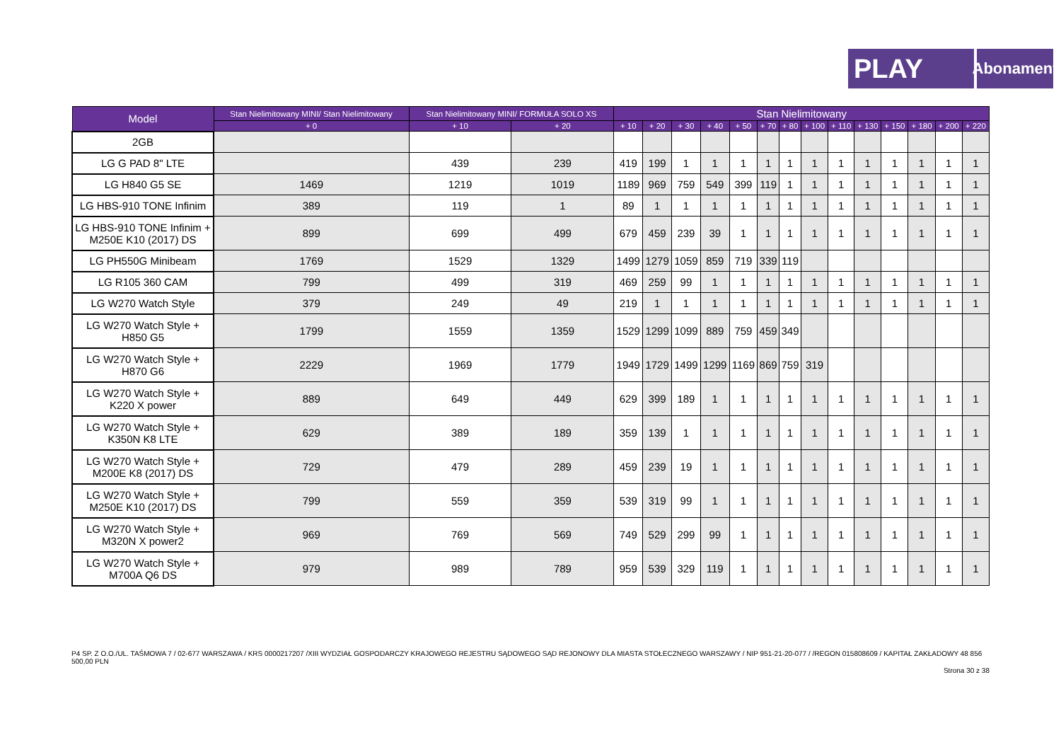PLAY
Abonament
| Model | Stan Nielimitowany MINI/ Stan Nielimitowany | Stan Nielimitowany MINI/ FORMUŁA SOLO XS | | Stan Nielimitowany | | | | | | | | | | | | | |
| --- | --- | --- | --- | --- | --- | --- | --- | --- | --- | --- | --- | --- | --- | --- | --- | --- | --- |
| | + 0 | + 10 | + 20 | + 10 | + 20 | + 30 | + 40 | + 50 | + 70 | + 80 | + 100 | + 110 | + 130 | + 150 | + 180 | + 200 | + 220 |
| 2GB | | | | | | | | | | | | | | | | | |
| LG G PAD 8" LTE | | 439 | 239 | 419 | 199 | 1 | 1 | 1 | 1 | 1 | 1 | 1 | 1 | 1 | 1 | 1 | 1 |
| LG H840 G5 SE | 1469 | 1219 | 1019 | 1189 | 969 | 759 | 549 | 399 | 119 | 1 | 1 | 1 | 1 | 1 | 1 | 1 | 1 |
| LG HBS-910 TONE Infinim | 389 | 119 | 1 | 89 | 1 | 1 | 1 | 1 | 1 | 1 | 1 | 1 | 1 | 1 | 1 | 1 | 1 |
| LG HBS-910 TONE Infinim + M250E K10 (2017) DS | 899 | 699 | 499 | 679 | 459 | 239 | 39 | 1 | 1 | 1 | 1 | 1 | 1 | 1 | 1 | 1 | 1 |
| LG PH550G Minibeam | 1769 | 1529 | 1329 | 1499 | 1279 | 1059 | 859 | 719 | 339 | 119 | | | | | | | |
| LG R105 360 CAM | 799 | 499 | 319 | 469 | 259 | 99 | 1 | 1 | 1 | 1 | 1 | 1 | 1 | 1 | 1 | 1 | 1 |
| LG W270 Watch Style | 379 | 249 | 49 | 219 | 1 | 1 | 1 | 1 | 1 | 1 | 1 | 1 | 1 | 1 | 1 | 1 | 1 |
| LG W270 Watch Style + H850 G5 | 1799 | 1559 | 1359 | 1529 | 1299 | 1099 | 889 | 759 | 459 | 349 | | | | | | | |
| LG W270 Watch Style + H870 G6 | 2229 | 1969 | 1779 | 1949 | 1729 | 1499 | 1299 | 1169 | 869 | 759 | 319 | | | | | | |
| LG W270 Watch Style + K220 X power | 889 | 649 | 449 | 629 | 399 | 189 | 1 | 1 | 1 | 1 | 1 | 1 | 1 | 1 | 1 | 1 | 1 |
| LG W270 Watch Style + K350N K8 LTE | 629 | 389 | 189 | 359 | 139 | 1 | 1 | 1 | 1 | 1 | 1 | 1 | 1 | 1 | 1 | 1 | 1 |
| LG W270 Watch Style + M200E K8 (2017) DS | 729 | 479 | 289 | 459 | 239 | 19 | 1 | 1 | 1 | 1 | 1 | 1 | 1 | 1 | 1 | 1 | 1 |
| LG W270 Watch Style + M250E K10 (2017) DS | 799 | 559 | 359 | 539 | 319 | 99 | 1 | 1 | 1 | 1 | 1 | 1 | 1 | 1 | 1 | 1 | 1 |
| LG W270 Watch Style + M320N X power2 | 969 | 769 | 569 | 749 | 529 | 299 | 99 | 1 | 1 | 1 | 1 | 1 | 1 | 1 | 1 | 1 | 1 |
| LG W270 Watch Style + M700A Q6 DS | 979 | 989 | 789 | 959 | 539 | 329 | 119 | 1 | 1 | 1 | 1 | 1 | 1 | 1 | 1 | 1 | 1 |
P4 SP. Z O.O./UL. TAŚMOWA 7 / 02-677 WARSZAWA / KRS 0000217207 /XIII WYDZIAŁ GOSPODARCZY KRAJOWEGO REJESTRU SĄDOWEGO SĄD REJONOWY DLA MIASTA STOŁECZNEGO WARSZAWY / NIP 951-21-20-077 / /REGON 015808609 / KAPITAŁ ZAKŁADOWY 48 856 500,00 PLN
Strona 30 z 38